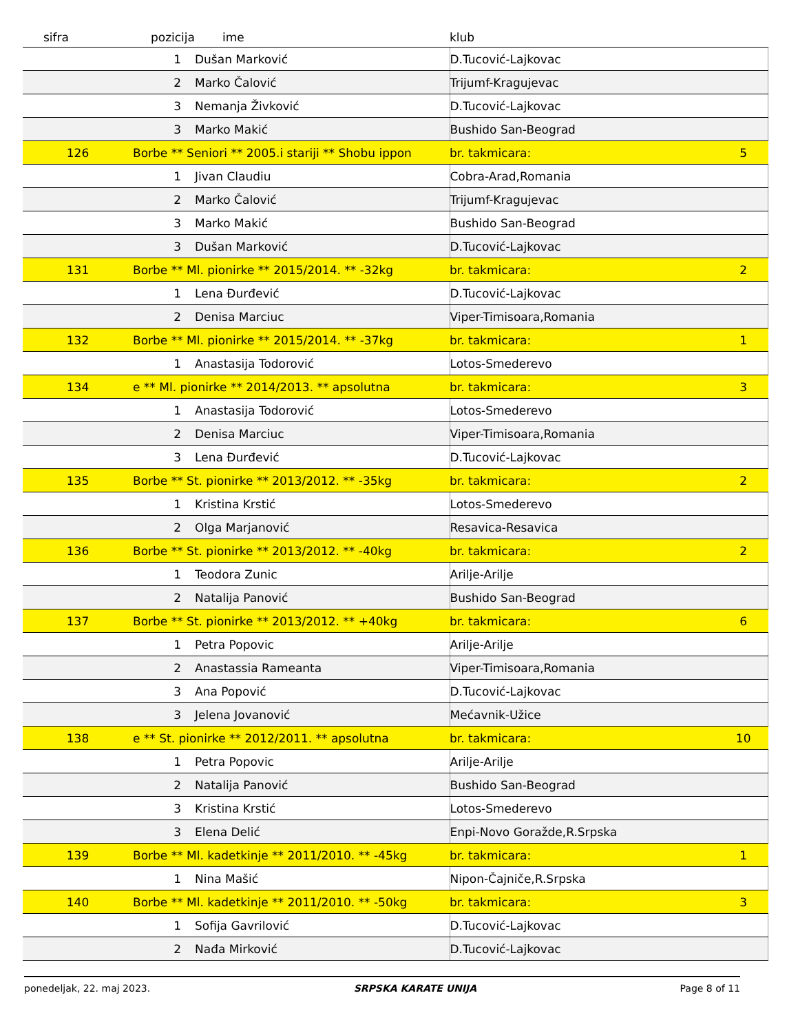| sifra | pozicija | ime | klub | | |
| --- | --- | --- | --- | --- | --- |
| | 1 | Dušan Marković | D.Tucović-Lajkovac | | |
| | 2 | Marko Čalović | Trijumf-Kragujevac | | |
| | 3 | Nemanja Živković | D.Tucović-Lajkovac | | |
| | 3 | Marko Makić | Bushido San-Beograd | | |
| 126 | Borbe ** Seniori ** 2005.i stariji ** Shobu ippon | | | br. takmicara: | 5 |
| | 1 | Jivan Claudiu | Cobra-Arad,Romania | | |
| | 2 | Marko Čalović | Trijumf-Kragujevac | | |
| | 3 | Marko Makić | Bushido San-Beograd | | |
| | 3 | Dušan Marković | D.Tucović-Lajkovac | | |
| 131 | Borbe ** Ml. pionirke ** 2015/2014. ** -32kg | | | br. takmicara: | 2 |
| | 1 | Lena Đurđević | D.Tucović-Lajkovac | | |
| | 2 | Denisa Marciuc | Viper-Timisoara,Romania | | |
| 132 | Borbe ** Ml. pionirke ** 2015/2014. ** -37kg | | | br. takmicara: | 1 |
| | 1 | Anastasija Todorović | Lotos-Smederevo | | |
| 134 | e ** Ml. pionirke ** 2014/2013. ** apsolutna | | | br. takmicara: | 3 |
| | 1 | Anastasija Todorović | Lotos-Smederevo | | |
| | 2 | Denisa Marciuc | Viper-Timisoara,Romania | | |
| | 3 | Lena Đurđević | D.Tucović-Lajkovac | | |
| 135 | Borbe ** St. pionirke ** 2013/2012. ** -35kg | | | br. takmicara: | 2 |
| | 1 | Kristina Krstić | Lotos-Smederevo | | |
| | 2 | Olga Marjanović | Resavica-Resavica | | |
| 136 | Borbe ** St. pionirke ** 2013/2012. ** -40kg | | | br. takmicara: | 2 |
| | 1 | Teodora Zunic | Arilje-Arilje | | |
| | 2 | Natalija Panović | Bushido San-Beograd | | |
| 137 | Borbe ** St. pionirke ** 2013/2012. ** +40kg | | | br. takmicara: | 6 |
| | 1 | Petra Popovic | Arilje-Arilje | | |
| | 2 | Anastassia Rameanta | Viper-Timisoara,Romania | | |
| | 3 | Ana Popović | D.Tucović-Lajkovac | | |
| | 3 | Jelena Jovanović | Mećavnik-Užice | | |
| 138 | e ** St. pionirke ** 2012/2011. ** apsolutna | | | br. takmicara: | 10 |
| | 1 | Petra Popovic | Arilje-Arilje | | |
| | 2 | Natalija Panović | Bushido San-Beograd | | |
| | 3 | Kristina Krstić | Lotos-Smederevo | | |
| | 3 | Elena Delić | Enpi-Novo Goražde,R.Srpska | | |
| 139 | Borbe ** Ml. kadetkinje ** 2011/2010. ** -45kg | | | br. takmicara: | 1 |
| | 1 | Nina Mašić | Nipon-Čajniče,R.Srpska | | |
| 140 | Borbe ** Ml. kadetkinje ** 2011/2010. ** -50kg | | | br. takmicara: | 3 |
| | 1 | Sofija Gavrilović | D.Tucović-Lajkovac | | |
| | 2 | Nađa Mirković | D.Tucović-Lajkovac | | |
ponedeljak, 22. maj 2023. SRPSKA KARATE UNIJA Page 8 of 11